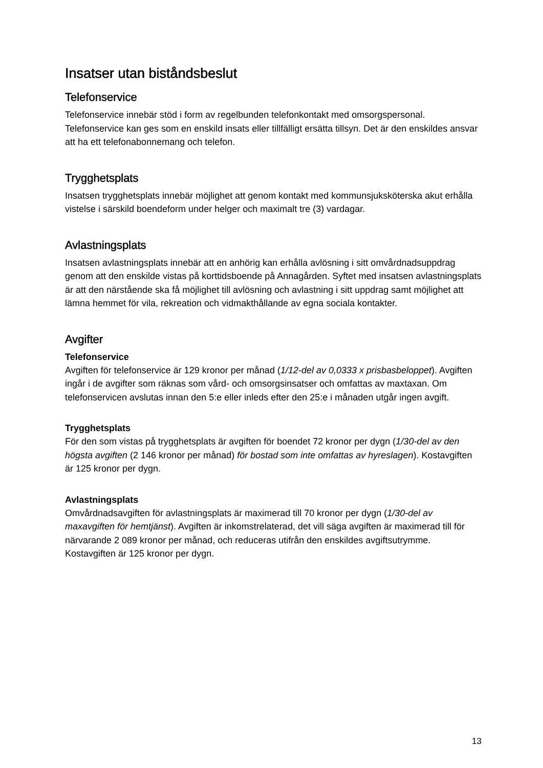Insatser utan biståndsbeslut
Telefonservice
Telefonservice innebär stöd i form av regelbunden telefonkontakt med omsorgspersonal. Telefonservice kan ges som en enskild insats eller tillfälligt ersätta tillsyn. Det är den enskildes ansvar att ha ett telefonabonnemang och telefon.
Trygghetsplats
Insatsen trygghetsplats innebär möjlighet att genom kontakt med kommunsjuksköterska akut erhålla vistelse i särskild boendeform under helger och maximalt tre (3) vardagar.
Avlastningsplats
Insatsen avlastningsplats innebär att en anhörig kan erhålla avlösning i sitt omvårdnadsuppdrag genom att den enskilde vistas på korttidsboende på Annagården. Syftet med insatsen avlastningsplats är att den närstående ska få möjlighet till avlösning och avlastning i sitt uppdrag samt möjlighet att lämna hemmet för vila, rekreation och vidmakthållande av egna sociala kontakter.
Avgifter
Telefonservice
Avgiften för telefonservice är 129 kronor per månad (1/12-del av 0,0333 x prisbasbeloppet). Avgiften ingår i de avgifter som räknas som vård- och omsorgsinsatser och omfattas av maxtaxan. Om telefonservicen avslutas innan den 5:e eller inleds efter den 25:e i månaden utgår ingen avgift.
Trygghetsplats
För den som vistas på trygghetsplats är avgiften för boendet 72 kronor per dygn (1/30-del av den högsta avgiften (2 146 kronor per månad) för bostad som inte omfattas av hyreslagen). Kostavgiften är 125 kronor per dygn.
Avlastningsplats
Omvårdnadsavgiften för avlastningsplats är maximerad till 70 kronor per dygn (1/30-del av maxavgiften för hemtjänst). Avgiften är inkomstrelaterad, det vill säga avgiften är maximerad till för närvarande 2 089 kronor per månad, och reduceras utifrån den enskildes avgiftsutrymme. Kostavgiften är 125 kronor per dygn.
13